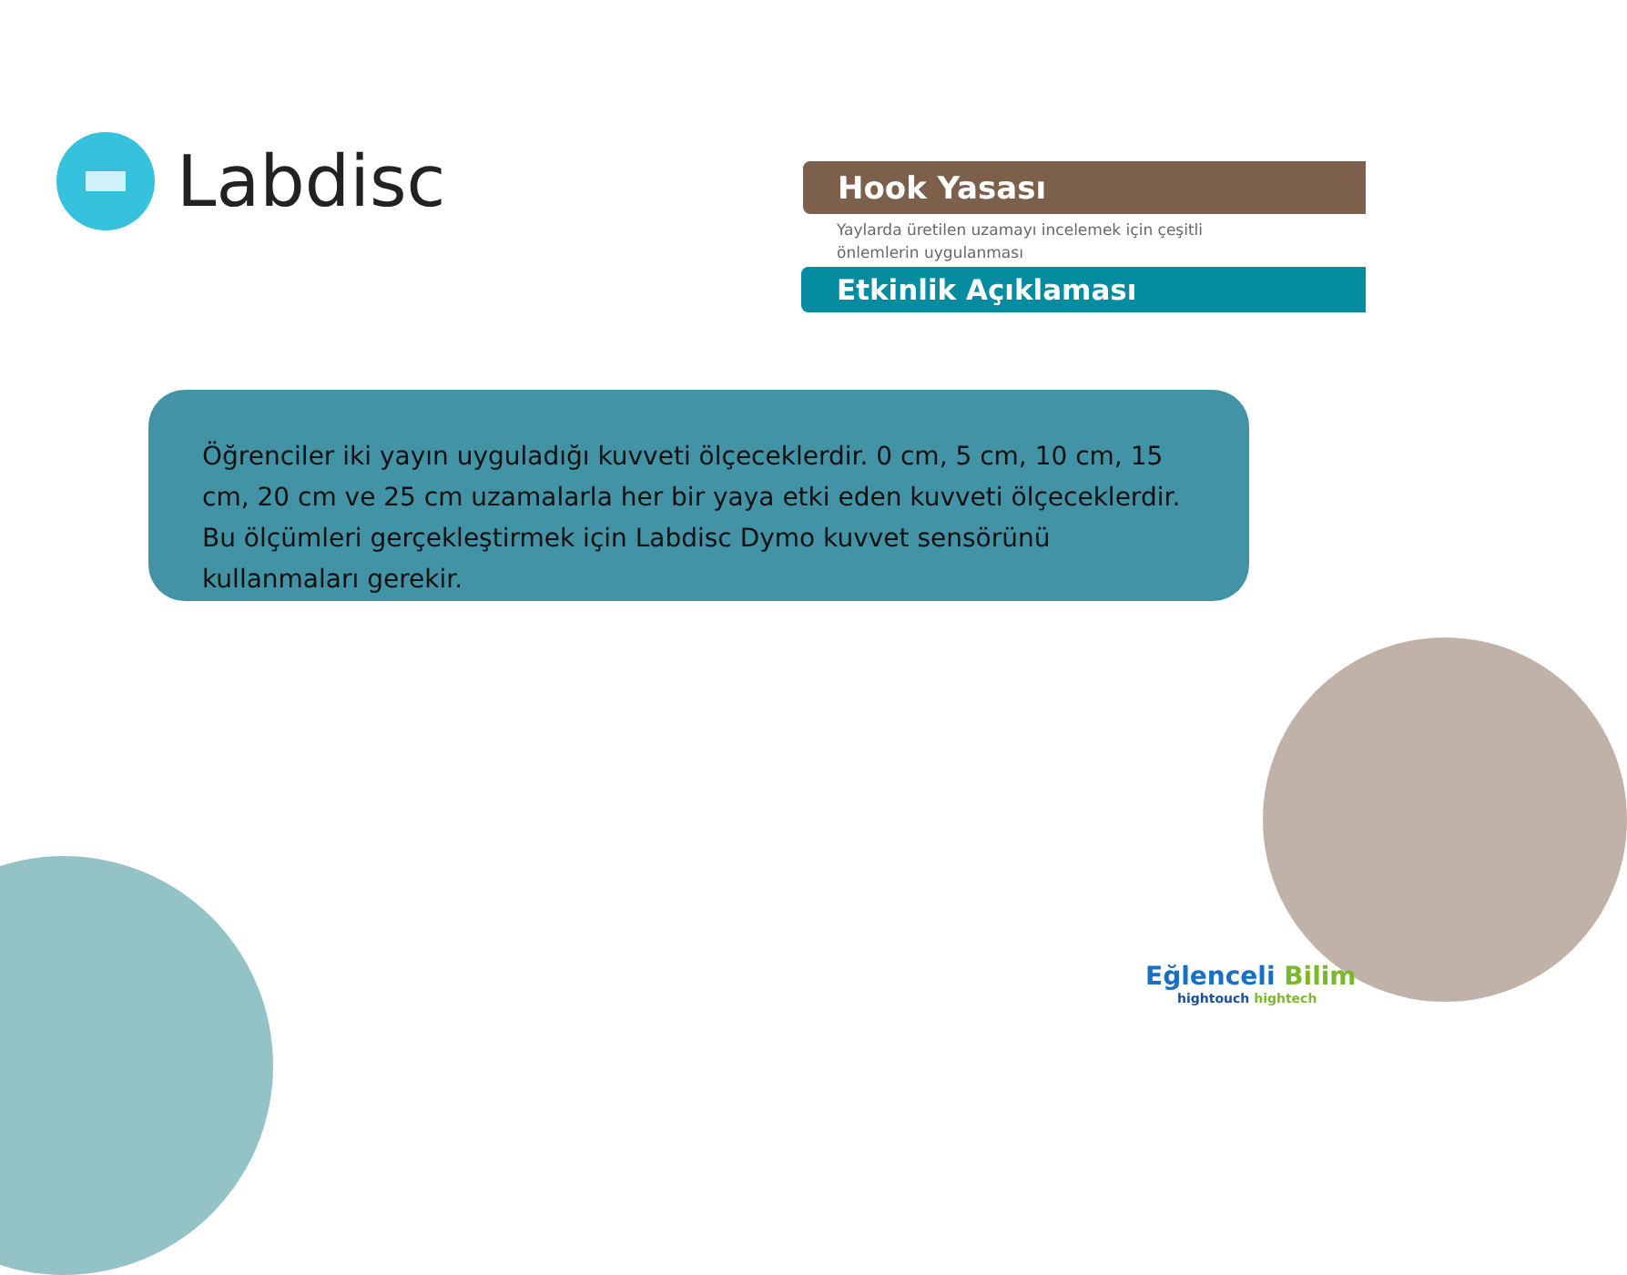Labdisc
Hook Yasası
Yaylarda üretilen uzamayı incelemek için çeşitli önlemlerin uygulanması
Etkinlik Açıklaması
Öğrenciler iki yayın uyguladığı kuvveti ölçeceklerdir. 0 cm, 5 cm, 10 cm, 15 cm, 20 cm ve 25 cm uzamalarla her bir yaya etki eden kuvveti ölçeceklerdir. Bu ölçümleri gerçekleştirmek için Labdisc Dymo kuvvet sensörünü kullanmaları gerekir.
Eğlenceli Bilim
hightouch hightech